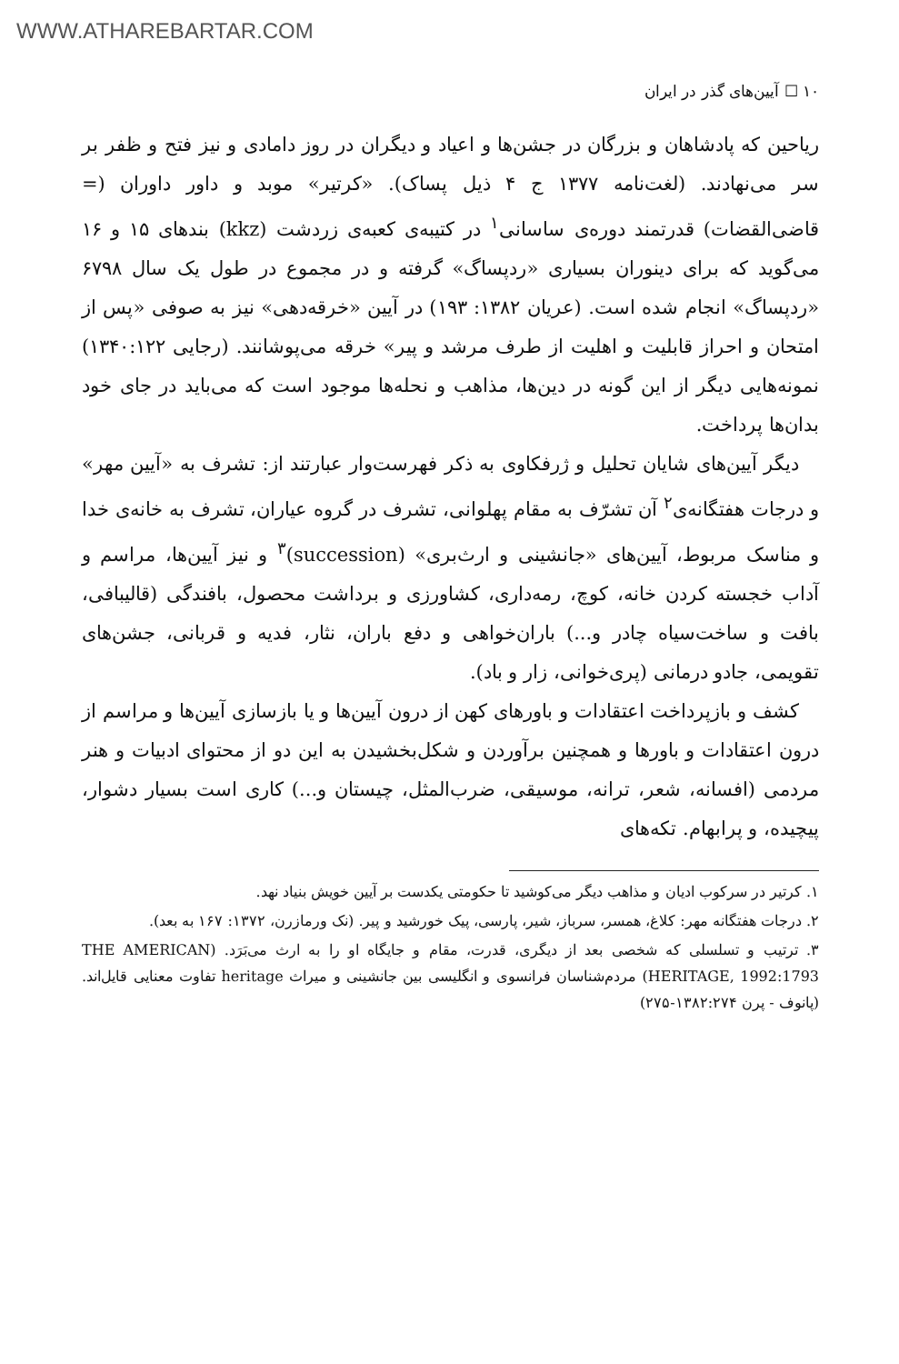WWW.ATHAREBARTAR.COM
۱۰ ☐ آیین‌های گذر در ایران
ریاحین که پادشاهان و بزرگان در جشن‌ها و اعیاد و دیگران در روز دامادی و نیز فتح و ظفر بر سر می‌نهادند. (لغت‌نامه ۱۳۷۷ ج ۴ ذیل پساک). «کرتیر» موبد و داور داوران (= قاضی‌القضات) قدرتمند دوره‌ی ساسانی<sup>۱</sup> در کتیبه‌ی کعبه‌ی زردشت (kkz) بندهای ۱۵ و ۱۶ می‌گوید که برای دینوران بسیاری «ردپساگ» گرفته و در مجموع در طول یک سال ۶۷۹۸ «ردپساگ» انجام شده است. (عریان ۱۳۸۲: ۱۹۳) در آیین «خرقه‌دهی» نیز به صوفی «پس از امتحان و احراز قابلیت و اهلیت از طرف مرشد و پیر» خرقه می‌پوشانند. (رجایی ۱۳۴۰:۱۲۲) نمونه‌هایی دیگر از این گونه در دین‌ها، مذاهب و نحله‌ها موجود است که می‌باید در جای خود بدان‌ها پرداخت.
دیگر آیین‌های شایان تحلیل و ژرفکاوی به ذکر فهرست‌وار عبارتند از: تشرف به «آیین مهر» و درجات هفتگانه‌ی<sup>۲</sup> آن تشرّف به مقام پهلوانی، تشرف در گروه عیاران، تشرف به خانه‌ی خدا و مناسک مربوط، آیین‌های «جانشینی و ارث‌بری» (succession)<sup>۳</sup> و نیز آیین‌ها، مراسم و آداب خجسته کردن خانه، کوچ، رمه‌داری، کشاورزی و برداشت محصول، بافندگی (قالیبافی، بافت و ساخت‌سیاه چادر و...) باران‌خواهی و دفع باران، نثار، فدیه و قربانی، جشن‌های تقویمی، جادو درمانی (پری‌خوانی، زار و باد).
کشف و بازپرداخت اعتقادات و باورهای کهن از درون آیین‌ها و یا بازسازی آیین‌ها و مراسم از درون اعتقادات و باورها و همچنین برآوردن و شکل‌بخشیدن به این دو از محتوای ادبیات و هنر مردمی (افسانه، شعر، ترانه، موسیقی، ضرب‌المثل، چیستان و...) کاری است بسیار دشوار، پیچیده، و پرابهام. تکه‌های
۱. کرتیر در سرکوب ادیان و مذاهب دیگر می‌کوشید تا حکومتی یکدست بر آیین خویش بنیاد نهد.
۲. درجات هفتگانه مهر: کلاغ، همسر، سرباز، شیر، پارسی، پیک خورشید و پیر. (نک ورمازرن، ۱۳۷۲: ۱۶۷ به بعد).
۳. ترتیب و تسلسلی که شخصی بعد از دیگری، قدرت، مقام و جایگاه او را به ارث می‌بَرَد. (THE AMERICAN HERITAGE, 1992:1793) مردم‌شناسان فرانسوی و انگلیسی بین جانشینی و میراث heritage تفاوت معنایی قایل‌اند. (پانوف - پرن ۱۳۸۲:۲۷۴-۲۷۵)